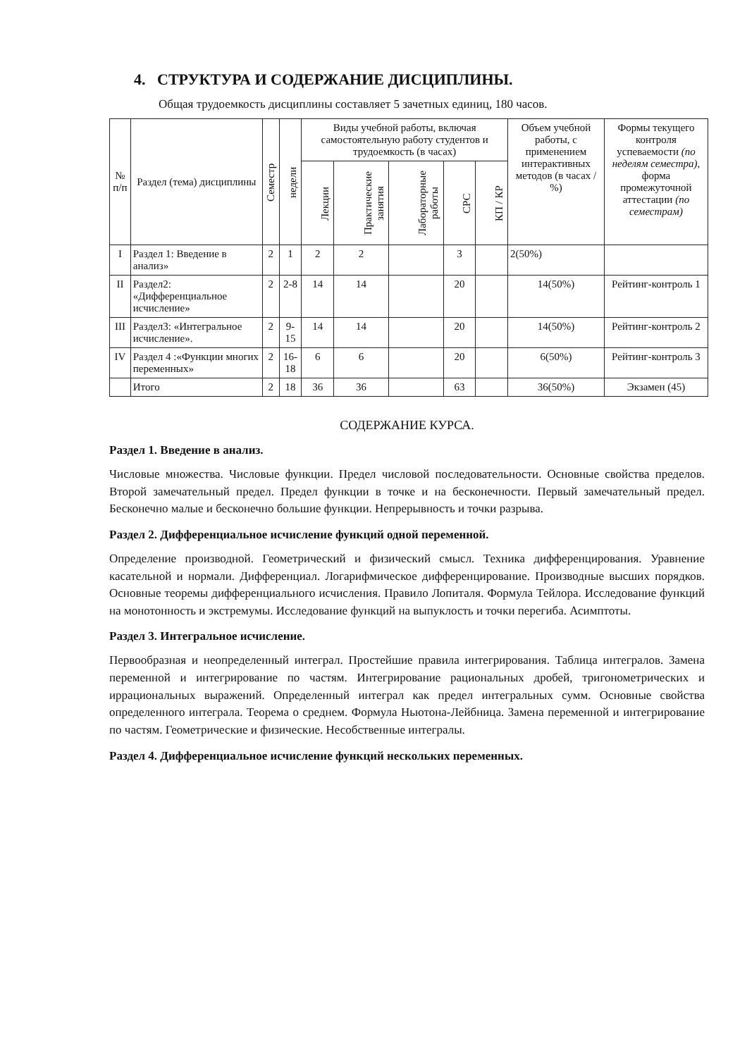4. СТРУКТУРА И СОДЕРЖАНИЕ ДИСЦИПЛИНЫ.
Общая трудоемкость дисциплины составляет 5 зачетных единиц, 180 часов.
| № п/п | Раздел (тема) дисциплины | Семестр | недели | Виды учебной работы, включая самостоятельную работу студентов и трудоемкость (в часах) | | | | | Объем учебной работы, с применением интерактивных методов (в часах / %) | Формы текущего контроля успеваемости (по неделям семестра) , форма промежуточной аттестации (по семестрам) |
| --- | --- | --- | --- | --- | --- | --- | --- | --- | --- | --- |
| | | | | Лекции | Практические занятия | Лабораторные работы | СРС | КП / КР | | |
| I | Раздел 1: Введение в анализ» | 2 | 1 | 2 | 2 | | 3 | | 2(50%) | |
| II | Раздел2: «Дифференциальное исчисление» | 2 | 2-8 | 14 | 14 | | 20 | | 14(50%) | Рейтинг-контроль 1 |
| III | Раздел3: «Интегральное исчисление». | 2 | 9-15 | 14 | 14 | | 20 | | 14(50%) | Рейтинг-контроль 2 |
| IV | Раздел 4 :«Функции многих переменных» | 2 | 16-18 | 6 | 6 | | 20 | | 6(50%) | Рейтинг-контроль 3 |
| | Итого | 2 | 18 | 36 | 36 | | 63 | | 36(50%) | Экзамен (45) |
СОДЕРЖАНИЕ КУРСА.
Раздел 1. Введение в анализ.
Числовые множества. Числовые функции. Предел числовой последовательности. Основные свойства пределов. Второй замечательный предел. Предел функции в точке и на бесконечности. Первый замечательный предел. Бесконечно малые и бесконечно большие функции. Непрерывность и точки разрыва.
Раздел 2. Дифференциальное исчисление функций одной переменной.
Определение производной. Геометрический и физический смысл. Техника дифференцирования. Уравнение касательной и нормали. Дифференциал. Логарифмическое дифференцирование. Производные высших порядков. Основные теоремы дифференциального исчисления. Правило Лопиталя. Формула Тейлора. Исследование функций на монотонность и экстремумы. Исследование функций на выпуклость и точки перегиба. Асимптоты.
Раздел 3. Интегральное исчисление.
Первообразная и неопределенный интеграл. Простейшие правила интегрирования. Таблица интегралов. Замена переменной и интегрирование по частям. Интегрирование рациональных дробей, тригонометрических и иррациональных выражений. Определенный интеграл как предел интегральных сумм. Основные свойства определенного интеграла. Теорема о среднем. Формула Ньютона-Лейбница. Замена переменной и интегрирование по частям. Геометрические и физические. Несобственные интегралы.
Раздел 4. Дифференциальное исчисление функций нескольких переменных.